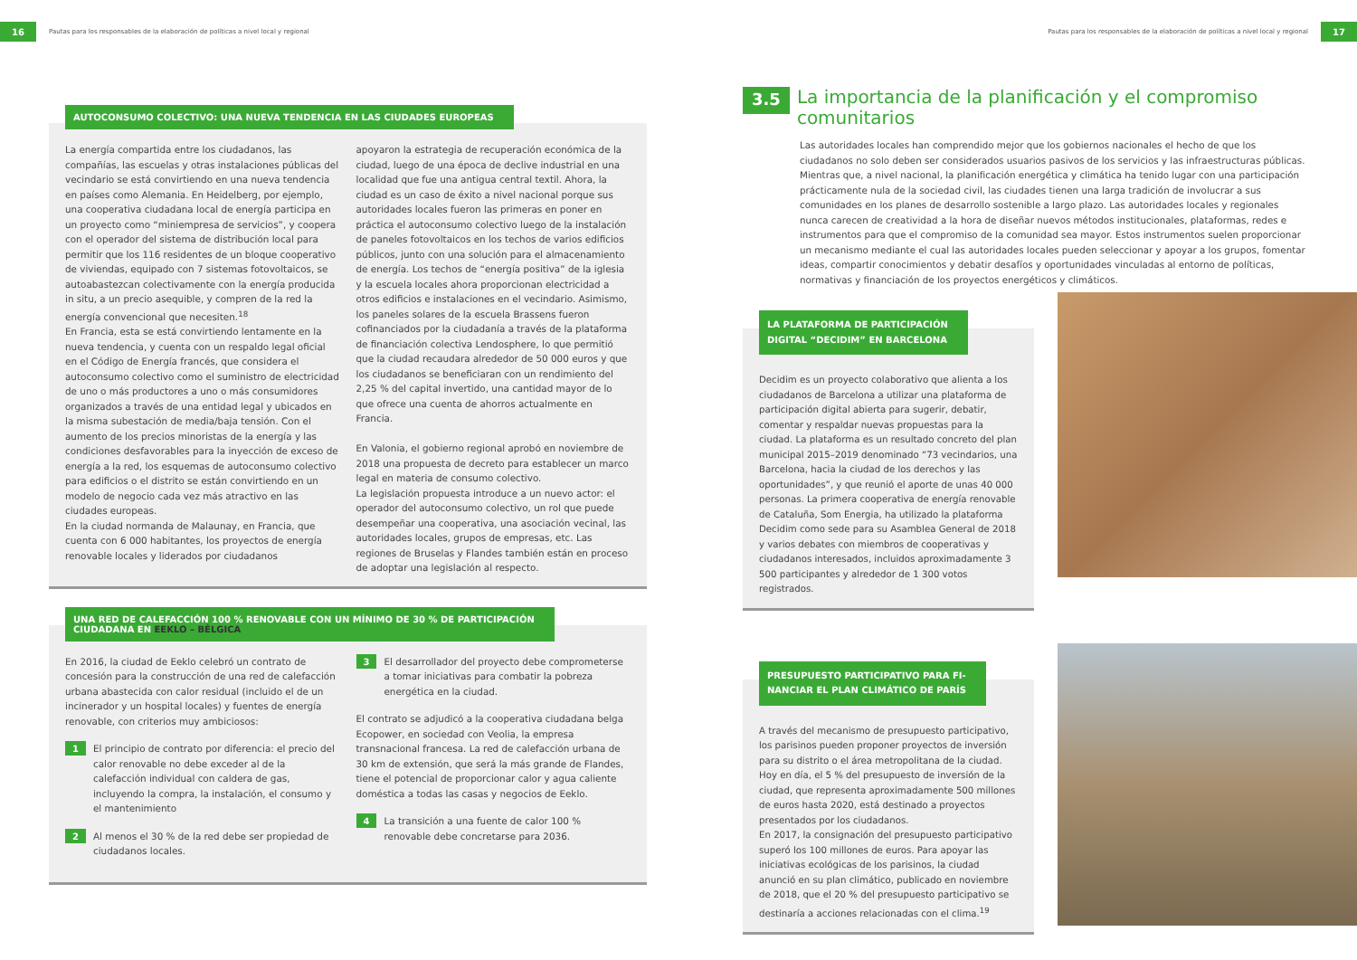16
Pautas para los responsables de la elaboración de políticas a nivel local y regional
AUTOCONSUMO COLECTIVO: UNA NUEVA TENDENCIA EN LAS CIUDADES EUROPEAS
La energía compartida entre los ciudadanos, las compañías, las escuelas y otras instalaciones públicas del vecindario se está convirtiendo en una nueva tendencia en países como Alemania. En Heidelberg, por ejemplo, una cooperativa ciudadana local de energía participa en un proyecto como “miniempresa de servicios”, y coopera con el operador del sistema de distribución local para permitir que los 116 residentes de un bloque cooperativo de viviendas, equipado con 7 sistemas fotovoltaicos, se autoabastezcan colectivamente con la energía producida in situ, a un precio asequible, y compren de la red la energía convencional que necesiten.<sup>18</sup>
En Francia, esta se está convirtiendo lentamente en la nueva tendencia, y cuenta con un respaldo legal oficial en el Código de Energía francés, que considera el autoconsumo colectivo como el suministro de electricidad de uno o más productores a uno o más consumidores organizados a través de una entidad legal y ubicados en la misma subestación de media/baja tensión. Con el aumento de los precios minoristas de la energía y las condiciones desfavorables para la inyección de exceso de energía a la red, los esquemas de autoconsumo colectivo para edificios o el distrito se están convirtiendo en un modelo de negocio cada vez más atractivo en las ciudades europeas.
En la ciudad normanda de Malaunay, en Francia, que cuenta con 6 000 habitantes, los proyectos de energía renovable locales y liderados por ciudadanos
apoyaron la estrategia de recuperación económica de la ciudad, luego de una época de declive industrial en una localidad que fue una antigua central textil. Ahora, la ciudad es un caso de éxito a nivel nacional porque sus autoridades locales fueron las primeras en poner en práctica el autoconsumo colectivo luego de la instalación de paneles fotovoltaicos en los techos de varios edificios públicos, junto con una solución para el almacenamiento de energía. Los techos de “energía positiva” de la iglesia y la escuela locales ahora proporcionan electricidad a otros edificios e instalaciones en el vecindario. Asimismo, los paneles solares de la escuela Brassens fueron cofinanciados por la ciudadanía a través de la plataforma de financiación colectiva Lendosphere, lo que permitió que la ciudad recaudara alrededor de 50 000 euros y que los ciudadanos se beneficiaran con un rendimiento del 2,25 % del capital invertido, una cantidad mayor de lo que ofrece una cuenta de ahorros actualmente en Francia.
En Valonia, el gobierno regional aprobó en noviembre de 2018 una propuesta de decreto para establecer un marco legal en materia de consumo colectivo.
La legislación propuesta introduce a un nuevo actor: el operador del autoconsumo colectivo, un rol que puede desempeñar una cooperativa, una asociación vecinal, las autoridades locales, grupos de empresas, etc. Las regiones de Bruselas y Flandes también están en proceso de adoptar una legislación al respecto.
UNA RED DE CALEFACCIÓN 100 % RENOVABLE CON UN MÍNIMO DE 30 % DE PARTICIPACIÓN
CIUDADANA EN EEKLO – BÉLGICA
En 2016, la ciudad de Eeklo celebró un contrato de concesión para la construcción de una red de calefacción urbana abastecida con calor residual (incluido el de un incinerador y un hospital locales) y fuentes de energía renovable, con criterios muy ambiciosos:
1 El principio de contrato por diferencia: el precio del calor renovable no debe exceder al de la calefacción individual con caldera de gas, incluyendo la compra, la instalación, el consumo y el mantenimiento
2 Al menos el 30 % de la red debe ser propiedad de ciudadanos locales.
3 El desarrollador del proyecto debe comprometerse a tomar iniciativas para combatir la pobreza energética en la ciudad.
El contrato se adjudicó a la cooperativa ciudadana belga Ecopower, en sociedad con Veolia, la empresa transnacional francesa. La red de calefacción urbana de 30 km de extensión, que será la más grande de Flandes, tiene el potencial de proporcionar calor y agua caliente doméstica a todas las casas y negocios de Eeklo.
4 La transición a una fuente de calor 100 % renovable debe concretarse para 2036.
Pautas para los responsables de la elaboración de políticas a nivel local y regional
17
3.5
La importancia de la planificación y el compromiso
comunitarios
Las autoridades locales han comprendido mejor que los gobiernos nacionales el hecho de que los ciudadanos no solo deben ser considerados usuarios pasivos de los servicios y las infraestructuras públicas. Mientras que, a nivel nacional, la planificación energética y climática ha tenido lugar con una participación prácticamente nula de la sociedad civil, las ciudades tienen una larga tradición de involucrar a sus comunidades en los planes de desarrollo sostenible a largo plazo. Las autoridades locales y regionales nunca carecen de creatividad a la hora de diseñar nuevos métodos institucionales, plataformas, redes e instrumentos para que el compromiso de la comunidad sea mayor. Estos instrumentos suelen proporcionar un mecanismo mediante el cual las autoridades locales pueden seleccionar y apoyar a los grupos, fomentar ideas, compartir conocimientos y debatir desafíos y oportunidades vinculadas al entorno de políticas, normativas y financiación de los proyectos energéticos y climáticos.
LA PLATAFORMA DE PARTICIPACIÓN
DIGITAL “DECIDIM” EN BARCELONA
Decidim es un proyecto colaborativo que alienta a los ciudadanos de Barcelona a utilizar una plataforma de participación digital abierta para sugerir, debatir, comentar y respaldar nuevas propuestas para la ciudad. La plataforma es un resultado concreto del plan municipal 2015–2019 denominado “73 vecindarios, una Barcelona, hacia la ciudad de los derechos y las oportunidades”, y que reunió el aporte de unas 40 000 personas. La primera cooperativa de energía renovable de Cataluña, Som Energia, ha utilizado la plataforma Decidim como sede para su Asamblea General de 2018 y varios debates con miembros de cooperativas y ciudadanos interesados, incluidos aproximadamente 3 500 participantes y alrededor de 1 300 votos registrados.
PRESUPUESTO PARTICIPATIVO PARA FI-
NANCIAR EL PLAN CLIMÁTICO DE PARÍS
A través del mecanismo de presupuesto participativo, los parisinos pueden proponer proyectos de inversión para su distrito o el área metropolitana de la ciudad. Hoy en día, el 5 % del presupuesto de inversión de la ciudad, que representa aproximadamente 500 millones de euros hasta 2020, está destinado a proyectos presentados por los ciudadanos.
En 2017, la consignación del presupuesto participativo superó los 100 millones de euros. Para apoyar las iniciativas ecológicas de los parisinos, la ciudad anunció en su plan climático, publicado en noviembre de 2018, que el 20 % del presupuesto participativo se destinaría a acciones relacionadas con el clima.<sup>19</sup>